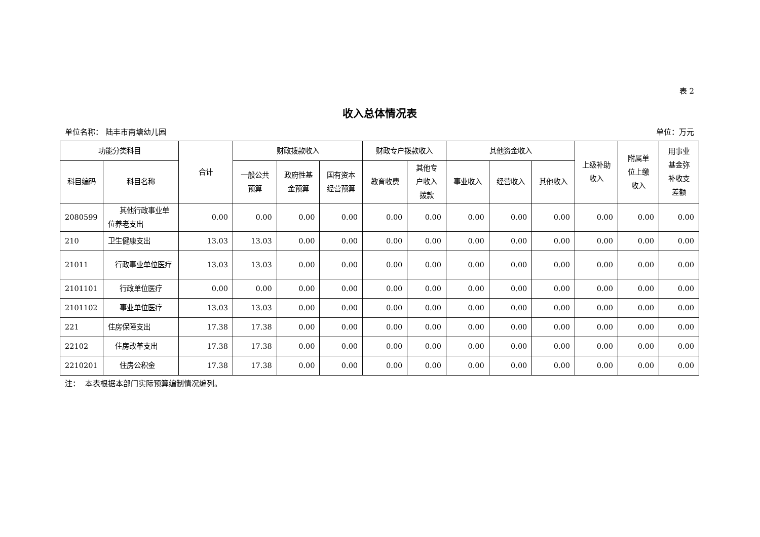表 2
收入总体情况表
单位名称： 陆丰市南塘幼儿园 单位：万元
| 功能分类科目 | | 合计 | 财政拨款收入 | | | 财政专户拨款收入 | | 其他资金收入 | | | 上级补助 收入 | 附属单 位上缴 收入 | 用事业 基金弥 补收支 差额 |
| --- | --- | --- | --- | --- | --- | --- | --- | --- | --- | --- | --- | --- | --- |
| 科目编码 | 科目名称 | | 一般公共 预算 | 政府性基 金预算 | 国有资本 经营预算 | 教育收费 | 其他专 户收入 拨款 | 事业收入 | 经营收入 | 其他收入 | | | |
| 2080599 | 其他行政事业单位养老支出 | 0.00 | 0.00 | 0.00 | 0.00 | 0.00 | 0.00 | 0.00 | 0.00 | 0.00 | 0.00 | 0.00 | 0.00 |
| 210 | 卫生健康支出 | 13.03 | 13.03 | 0.00 | 0.00 | 0.00 | 0.00 | 0.00 | 0.00 | 0.00 | 0.00 | 0.00 | 0.00 |
| 21011 | 行政事业单位医疗 | 13.03 | 13.03 | 0.00 | 0.00 | 0.00 | 0.00 | 0.00 | 0.00 | 0.00 | 0.00 | 0.00 | 0.00 |
| 2101101 | 行政单位医疗 | 0.00 | 0.00 | 0.00 | 0.00 | 0.00 | 0.00 | 0.00 | 0.00 | 0.00 | 0.00 | 0.00 | 0.00 |
| 2101102 | 事业单位医疗 | 13.03 | 13.03 | 0.00 | 0.00 | 0.00 | 0.00 | 0.00 | 0.00 | 0.00 | 0.00 | 0.00 | 0.00 |
| 221 | 住房保障支出 | 17.38 | 17.38 | 0.00 | 0.00 | 0.00 | 0.00 | 0.00 | 0.00 | 0.00 | 0.00 | 0.00 | 0.00 |
| 22102 | 住房改革支出 | 17.38 | 17.38 | 0.00 | 0.00 | 0.00 | 0.00 | 0.00 | 0.00 | 0.00 | 0.00 | 0.00 | 0.00 |
| 2210201 | 住房公积金 | 17.38 | 17.38 | 0.00 | 0.00 | 0.00 | 0.00 | 0.00 | 0.00 | 0.00 | 0.00 | 0.00 | 0.00 |
注： 本表根据本部门实际预算编制情况编列。